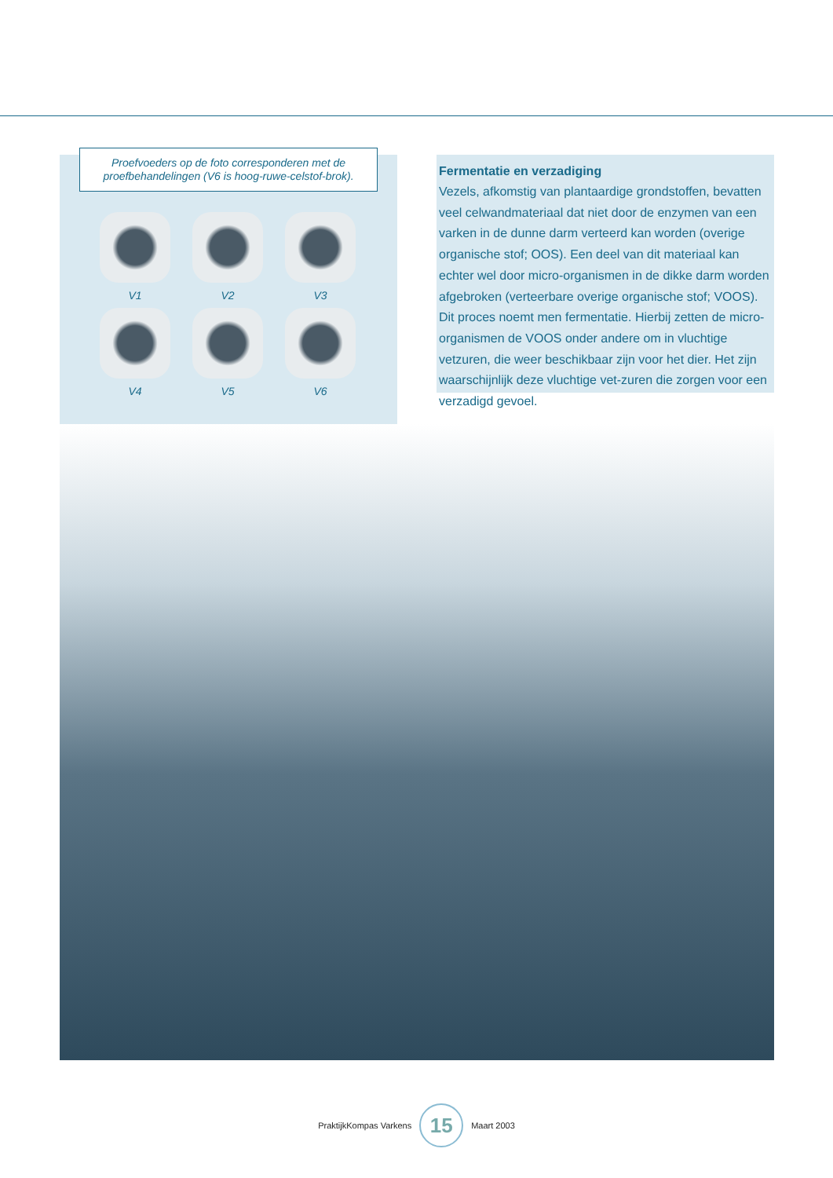Proefvoeders op de foto corresponderen met de proefbehandelingen (V6 is hoog-ruwe-celstof-brok).
V1
V2
V3
V4
V5
V6
Fermentatie en verzadiging
Vezels, afkomstig van plantaardige grondstoffen, bevatten veel celwandmateriaal dat niet door de enzymen van een varken in de dunne darm verteerd kan worden (overige organische stof; OOS). Een deel van dit materiaal kan echter wel door micro-organismen in de dikke darm worden afgebroken (verteerbare overige organische stof; VOOS). Dit proces noemt men fermentatie. Hierbij zetten de micro-organismen de VOOS onder andere om in vluchtige vetzuren, die weer beschikbaar zijn voor het dier. Het zijn waarschijnlijk deze vluchtige vet-zuren die zorgen voor een verzadigd gevoel.
PraktijkKompas Varkens
15
Maart 2003